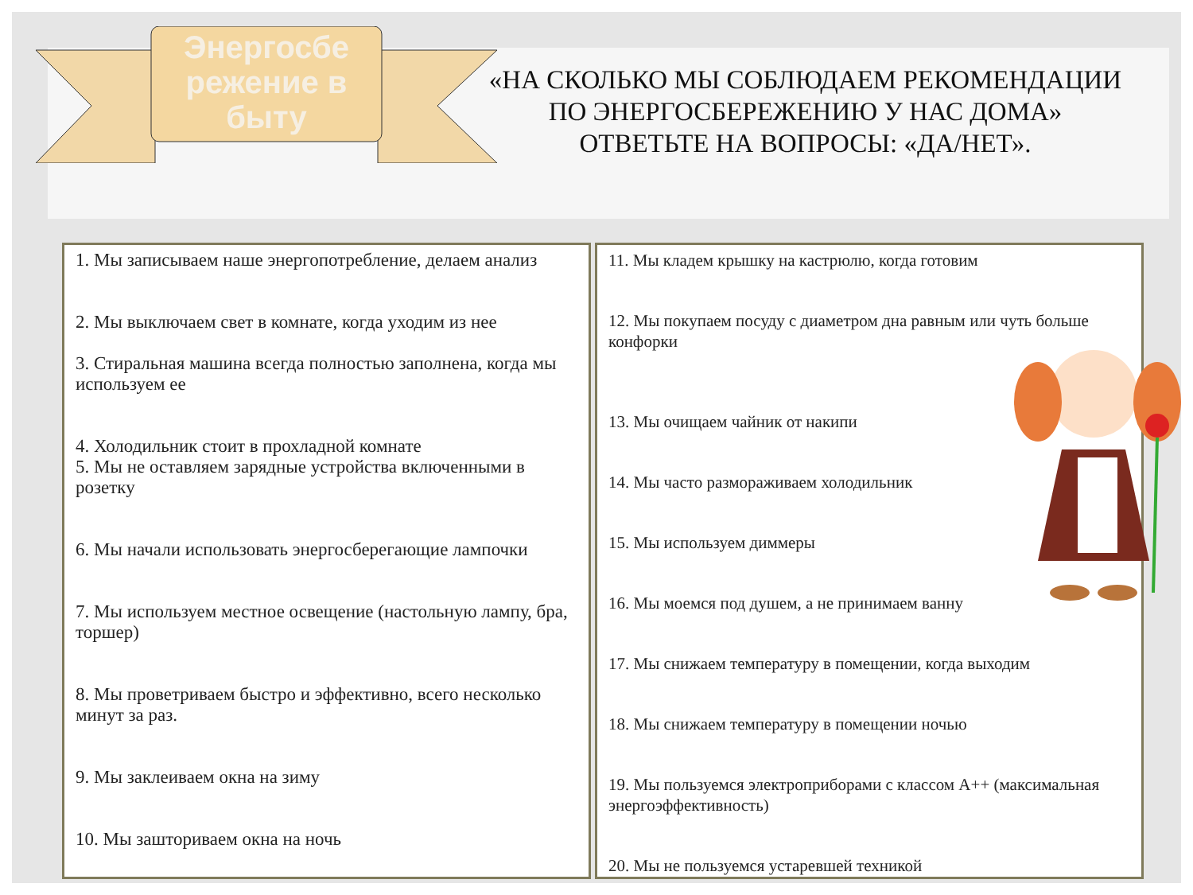Энергосбе режение в быту
«НА СКОЛЬКО МЫ СОБЛЮДАЕМ РЕКОМЕНДАЦИИ ПО ЭНЕРГОСБЕРЕЖЕНИЮ У НАС ДОМА»
ОТВЕТЬТЕ НА ВОПРОСЫ: «ДА/НЕТ».
1. Мы записываем наше энергопотребление, делаем анализ
2. Мы выключаем свет в комнате, когда уходим из нее
3. Стиральная машина всегда полностью заполнена, когда мы используем ее
4. Холодильник стоит в прохладной комнате
5. Мы не оставляем зарядные устройства включенными в розетку
6. Мы начали использовать энергосберегающие лампочки
7. Мы используем местное освещение (настольную лампу, бра, торшер)
8. Мы проветриваем быстро и эффективно, всего несколько минут за раз.
9. Мы заклеиваем окна на зиму
10. Мы зашториваем окна на ночь
11. Мы кладем крышку на кастрюлю, когда готовим
12. Мы покупаем посуду с диаметром дна равным или чуть больше конфорки
13. Мы очищаем чайник от накипи
14. Мы часто размораживаем холодильник
15. Мы используем диммеры
16. Мы моемся под душем, а не принимаем ванну
17. Мы снижаем температуру в помещении, когда выходим
18. Мы снижаем температуру в помещении ночью
19. Мы пользуемся электроприборами с классом A++ (максимальная энергоэффективность)
20. Мы не пользуемся устаревшей техникой